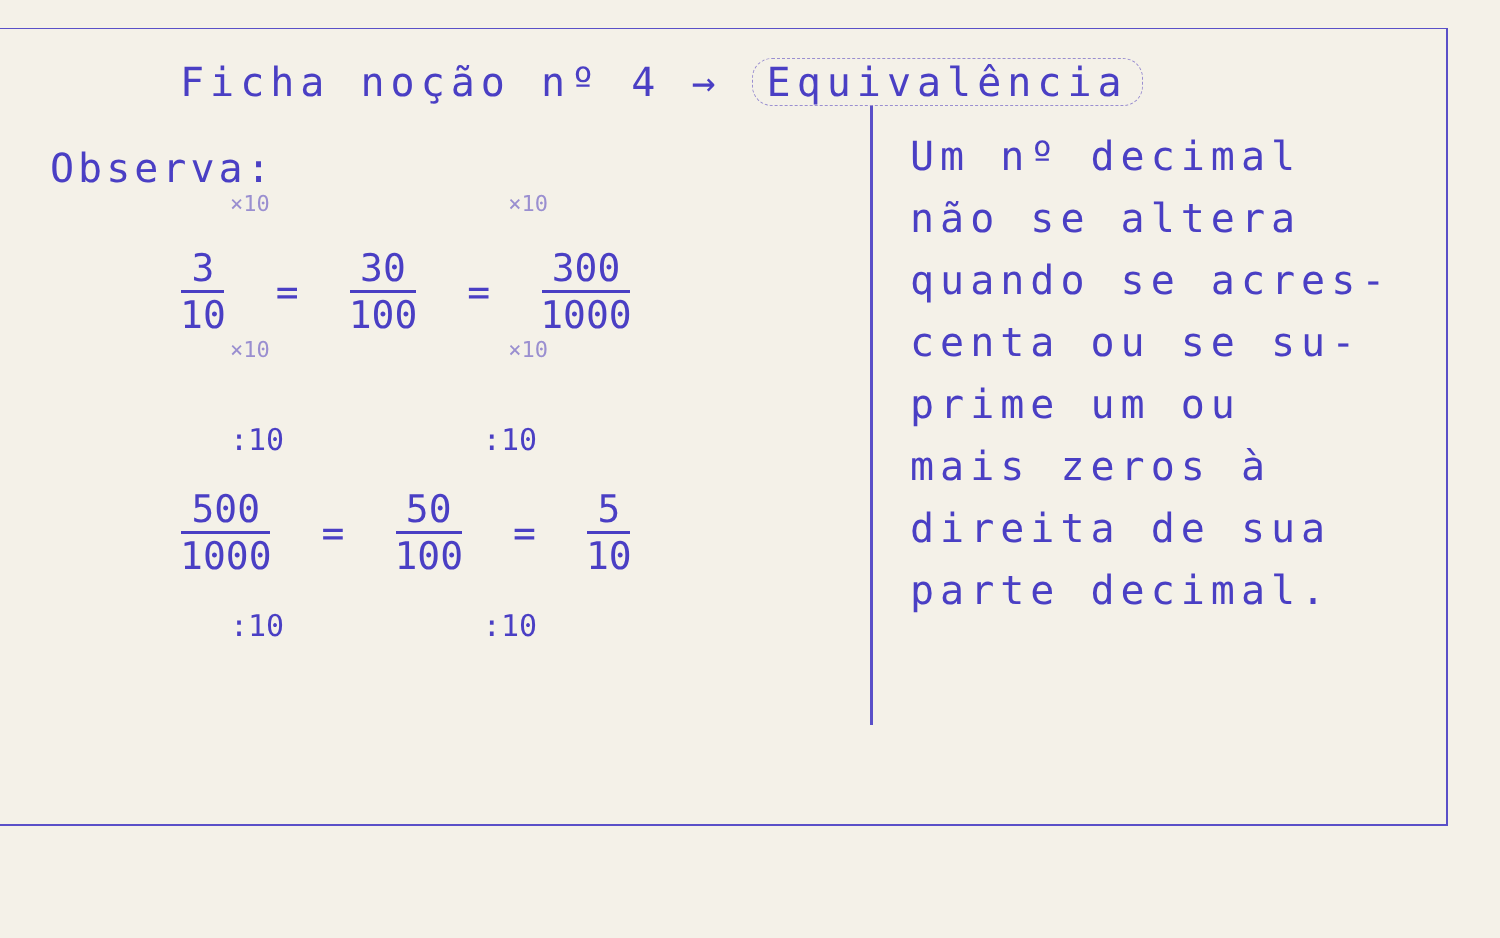Ficha noção nº 4 → Equivalência
Observa:
×10 ×10
3 10 = 30 100 = 300 1000
×10 ×10
:10 :10
500 1000 = 50 100 = 5 10
:10 :10
Um nº decimal
não se altera
quando se acres-
centa ou se su-
prime um ou
mais zeros à
direita de sua
parte decimal.